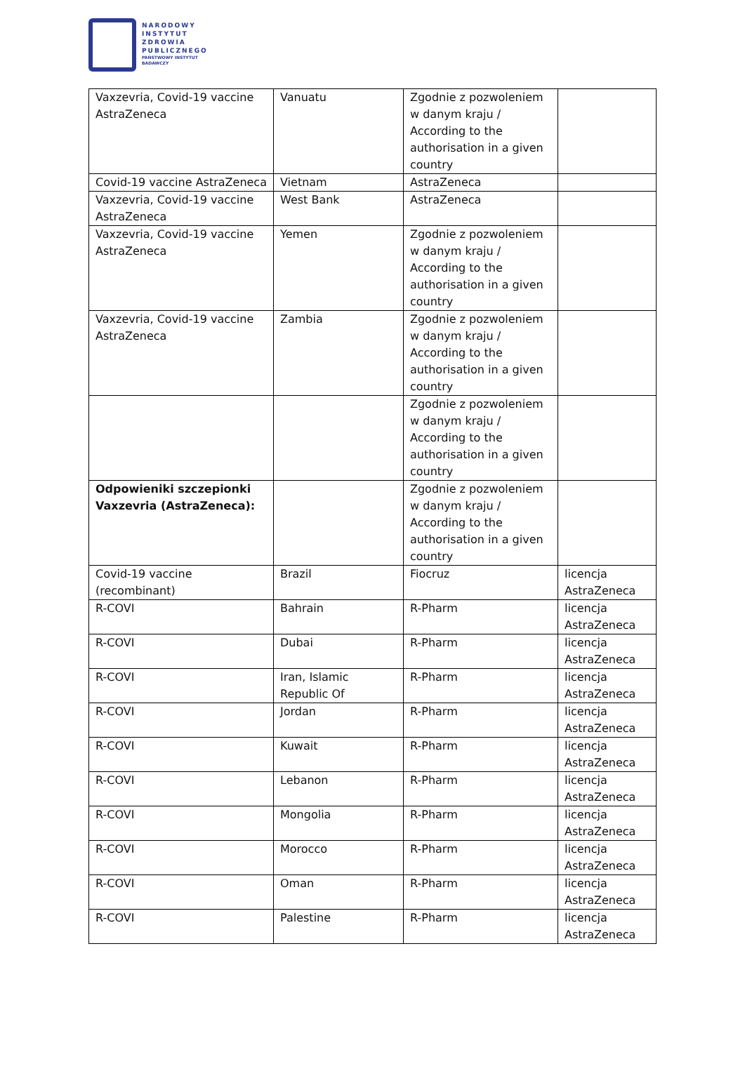NARODOWY
INSTYTUT
ZDROWIA
PUBLICZNEGO
PAŃSTWOWY INSTYTUT
BADAWCZY
| Vaxzevria, Covid-19 vaccine AstraZeneca | Vanuatu | Zgodnie z pozwoleniem w danym kraju / According to the authorisation in a given country | |
| Covid-19 vaccine AstraZeneca | Vietnam | AstraZeneca | |
| Vaxzevria, Covid-19 vaccine AstraZeneca | West Bank | AstraZeneca | |
| Vaxzevria, Covid-19 vaccine AstraZeneca | Yemen | Zgodnie z pozwoleniem w danym kraju / According to the authorisation in a given country | |
| Vaxzevria, Covid-19 vaccine AstraZeneca | Zambia | Zgodnie z pozwoleniem w danym kraju / According to the authorisation in a given country | |
| | | Zgodnie z pozwoleniem w danym kraju / According to the authorisation in a given country | |
| Odpowieniki szczepionki Vaxzevria (AstraZeneca): | | Zgodnie z pozwoleniem w danym kraju / According to the authorisation in a given country | |
| Covid-19 vaccine (recombinant) | Brazil | Fiocruz | licencja AstraZeneca |
| R-COVI | Bahrain | R-Pharm | licencja AstraZeneca |
| R-COVI | Dubai | R-Pharm | licencja AstraZeneca |
| R-COVI | Iran, Islamic Republic Of | R-Pharm | licencja AstraZeneca |
| R-COVI | Jordan | R-Pharm | licencja AstraZeneca |
| R-COVI | Kuwait | R-Pharm | licencja AstraZeneca |
| R-COVI | Lebanon | R-Pharm | licencja AstraZeneca |
| R-COVI | Mongolia | R-Pharm | licencja AstraZeneca |
| R-COVI | Morocco | R-Pharm | licencja AstraZeneca |
| R-COVI | Oman | R-Pharm | licencja AstraZeneca |
| R-COVI | Palestine | R-Pharm | licencja AstraZeneca |